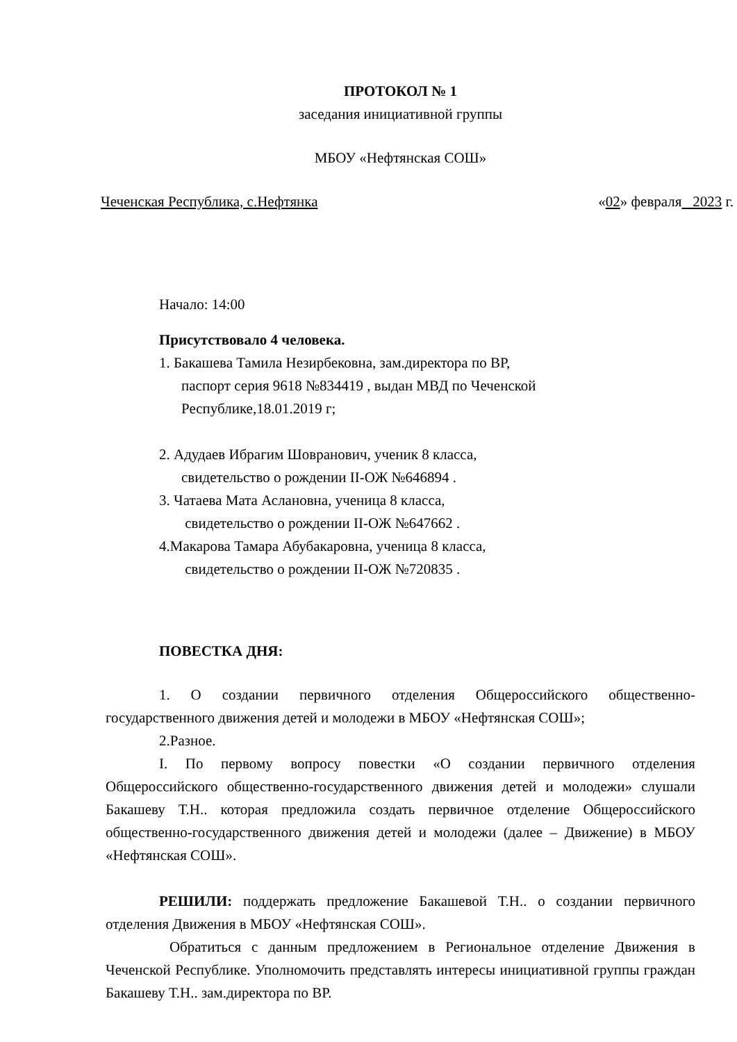ПРОТОКОЛ № 1
заседания инициативной группы
МБОУ «Нефтянская СОШ»
Чеченская Республика, с.Нефтянка «02» февраля 2023 г.
Начало: 14:00
Присутствовало 4 человека.
1. Бакашева Тамила Незирбековна, зам.директора по ВР,
паспорт серия 9618 №834419 , выдан МВД по Чеченской
Республике,18.01.2019 г;
2. Адудаев Ибрагим Шовранович, ученик 8 класса,
свидетельство о рождении II-ОЖ №646894 .
3. Чатаева Мата Аслановна, ученица 8 класса,
свидетельство о рождении II-ОЖ №647662 .
4.Макарова Тамара Абубакаровна, ученица 8 класса,
свидетельство о рождении II-ОЖ №720835 .
ПОВЕСТКА ДНЯ:
1. О создании первичного отделения Общероссийского общественно-государственного движения детей и молодежи в МБОУ «Нефтянская СОШ»;
2.Разное.
I. По первому вопросу повестки «О создании первичного отделения Общероссийского общественно-государственного движения детей и молодежи» слушали Бакашеву Т.Н.. которая предложила создать первичное отделение Общероссийского общественно-государственного движения детей и молодежи (далее – Движение) в МБОУ «Нефтянская СОШ».
РЕШИЛИ: поддержать предложение Бакашевой Т.Н.. о создании первичного отделения Движения в МБОУ «Нефтянская СОШ».
Обратиться с данным предложением в Региональное отделение Движения в Чеченской Республике. Уполномочить представлять интересы инициативной группы граждан Бакашеву Т.Н.. зам.директора по ВР.